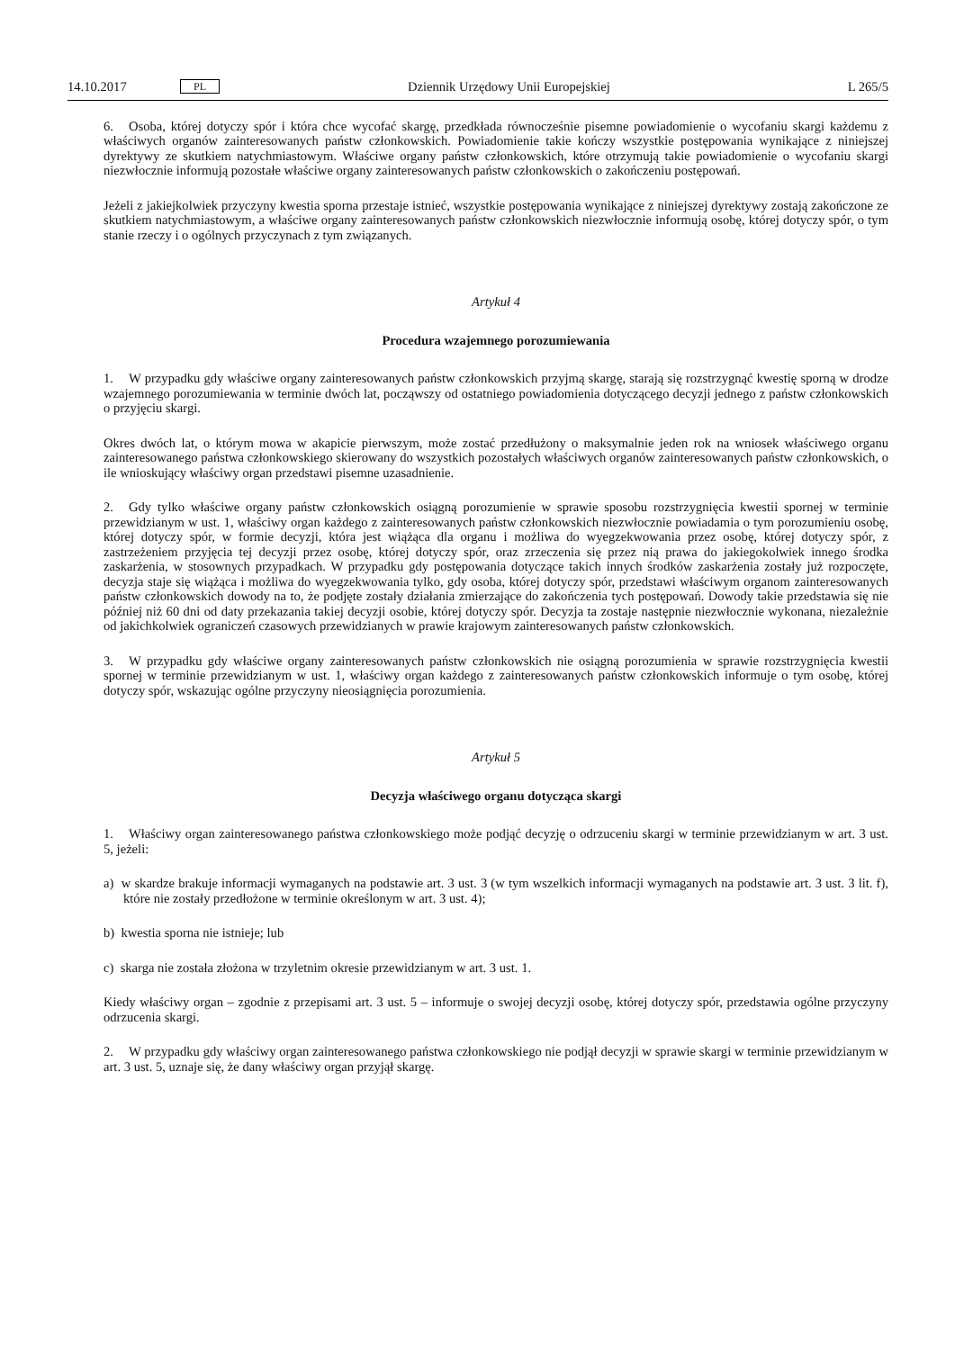14.10.2017 PL Dziennik Urzędowy Unii Europejskiej L 265/5
6. Osoba, której dotyczy spór i która chce wycofać skargę, przedkłada równocześnie pisemne powiadomienie o wycofaniu skargi każdemu z właściwych organów zainteresowanych państw członkowskich. Powiadomienie takie kończy wszystkie postępowania wynikające z niniejszej dyrektywy ze skutkiem natychmiastowym. Właściwe organy państw członkowskich, które otrzymują takie powiadomienie o wycofaniu skargi niezwłocznie informują pozostałe właściwe organy zainteresowanych państw członkowskich o zakończeniu postępowań.
Jeżeli z jakiejkolwiek przyczyny kwestia sporna przestaje istnieć, wszystkie postępowania wynikające z niniejszej dyrektywy zostają zakończone ze skutkiem natychmiastowym, a właściwe organy zainteresowanych państw członkowskich niezwłocznie informują osobę, której dotyczy spór, o tym stanie rzeczy i o ogólnych przyczynach z tym związanych.
Artykuł 4
Procedura wzajemnego porozumiewania
1. W przypadku gdy właściwe organy zainteresowanych państw członkowskich przyjmą skargę, starają się rozstrzygnąć kwestię sporną w drodze wzajemnego porozumiewania w terminie dwóch lat, począwszy od ostatniego powiadomienia dotyczącego decyzji jednego z państw członkowskich o przyjęciu skargi.
Okres dwóch lat, o którym mowa w akapicie pierwszym, może zostać przedłużony o maksymalnie jeden rok na wniosek właściwego organu zainteresowanego państwa członkowskiego skierowany do wszystkich pozostałych właściwych organów zainteresowanych państw członkowskich, o ile wnioskujący właściwy organ przedstawi pisemne uzasadnienie.
2. Gdy tylko właściwe organy państw członkowskich osiągną porozumienie w sprawie sposobu rozstrzygnięcia kwestii spornej w terminie przewidzianym w ust. 1, właściwy organ każdego z zainteresowanych państw członkowskich niezwłocznie powiadamia o tym porozumieniu osobę, której dotyczy spór, w formie decyzji, która jest wiążąca dla organu i możliwa do wyegzekwowania przez osobę, której dotyczy spór, z zastrzeżeniem przyjęcia tej decyzji przez osobę, której dotyczy spór, oraz zrzeczenia się przez nią prawa do jakiegokolwiek innego środka zaskarżenia, w stosownych przypadkach. W przypadku gdy postępowania dotyczące takich innych środków zaskarżenia zostały już rozpoczęte, decyzja staje się wiążąca i możliwa do wyegzekwowania tylko, gdy osoba, której dotyczy spór, przedstawi właściwym organom zainteresowanych państw członkowskich dowody na to, że podjęte zostały działania zmierzające do zakończenia tych postępowań. Dowody takie przedstawia się nie później niż 60 dni od daty przekazania takiej decyzji osobie, której dotyczy spór. Decyzja ta zostaje następnie niezwłocznie wykonana, niezależnie od jakichkolwiek ograniczeń czasowych przewidzianych w prawie krajowym zainteresowanych państw członkowskich.
3. W przypadku gdy właściwe organy zainteresowanych państw członkowskich nie osiągną porozumienia w sprawie rozstrzygnięcia kwestii spornej w terminie przewidzianym w ust. 1, właściwy organ każdego z zainteresowanych państw członkowskich informuje o tym osobę, której dotyczy spór, wskazując ogólne przyczyny nieosiągnięcia porozumienia.
Artykuł 5
Decyzja właściwego organu dotycząca skargi
1. Właściwy organ zainteresowanego państwa członkowskiego może podjąć decyzję o odrzuceniu skargi w terminie przewidzianym w art. 3 ust. 5, jeżeli:
a) w skardze brakuje informacji wymaganych na podstawie art. 3 ust. 3 (w tym wszelkich informacji wymaganych na podstawie art. 3 ust. 3 lit. f), które nie zostały przedłożone w terminie określonym w art. 3 ust. 4);
b) kwestia sporna nie istnieje; lub
c) skarga nie została złożona w trzyletnim okresie przewidzianym w art. 3 ust. 1.
Kiedy właściwy organ – zgodnie z przepisami art. 3 ust. 5 – informuje o swojej decyzji osobę, której dotyczy spór, przedstawia ogólne przyczyny odrzucenia skargi.
2. W przypadku gdy właściwy organ zainteresowanego państwa członkowskiego nie podjął decyzji w sprawie skargi w terminie przewidzianym w art. 3 ust. 5, uznaje się, że dany właściwy organ przyjął skargę.